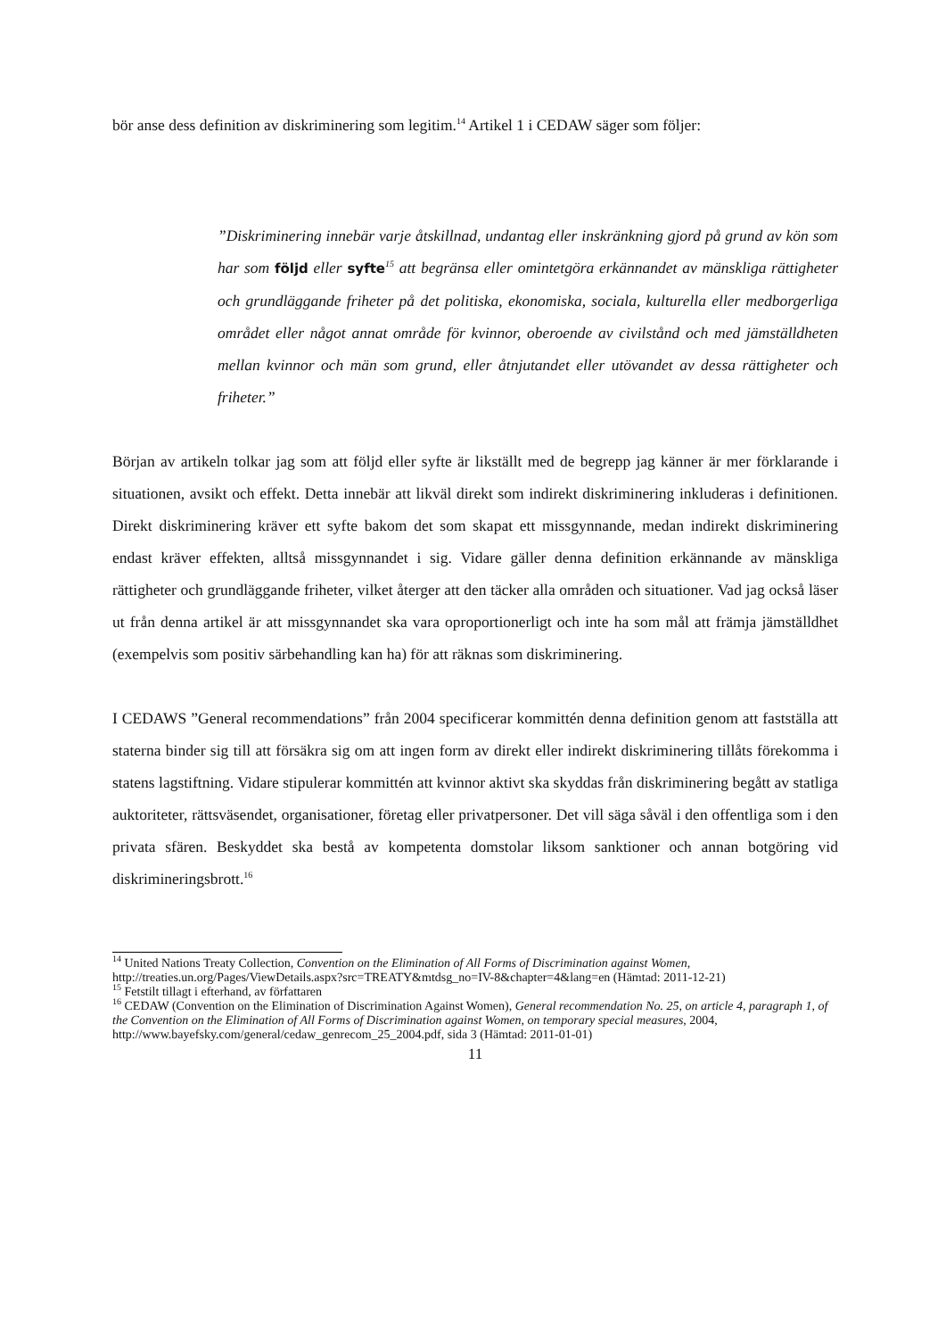bör anse dess definition av diskriminering som legitim.<sup>14</sup> Artikel 1 i CEDAW säger som följer:
”Diskriminering innebär varje åtskillnad, undantag eller inskränkning gjord på grund av kön som har som följd eller syfte<sup>15</sup> att begränsa eller omintetgöra erkännandet av mänskliga rättigheter och grundläggande friheter på det politiska, ekonomiska, sociala, kulturella eller medborgerliga området eller något annat område för kvinnor, oberoende av civilstånd och med jämställdheten mellan kvinnor och män som grund, eller åtnjutandet eller utövandet av dessa rättigheter och friheter.”
Början av artikeln tolkar jag som att följd eller syfte är likställt med de begrepp jag känner är mer förklarande i situationen, avsikt och effekt. Detta innebär att likväl direkt som indirekt diskriminering inkluderas i definitionen. Direkt diskriminering kräver ett syfte bakom det som skapat ett missgynnande, medan indirekt diskriminering endast kräver effekten, alltså missgynnandet i sig. Vidare gäller denna definition erkännande av mänskliga rättigheter och grundläggande friheter, vilket återger att den täcker alla områden och situationer. Vad jag också läser ut från denna artikel är att missgynnandet ska vara oproportionerligt och inte ha som mål att främja jämställdhet (exempelvis som positiv särbehandling kan ha) för att räknas som diskriminering.
I CEDAWS ”General recommendations” från 2004 specificerar kommittén denna definition genom att fastställa att staterna binder sig till att försäkra sig om att ingen form av direkt eller indirekt diskriminering tillåts förekomma i statens lagstiftning. Vidare stipulerar kommittén att kvinnor aktivt ska skyddas från diskriminering begått av statliga auktoriteter, rättsväsendet, organisationer, företag eller privatpersoner. Det vill säga såväl i den offentliga som i den privata sfären. Beskyddet ska bestå av kompetenta domstolar liksom sanktioner och annan botgöring vid diskrimineringsbrott.<sup>16</sup>
<sup>14</sup> United Nations Treaty Collection, Convention on the Elimination of All Forms of Discrimination against Women, http://treaties.un.org/Pages/ViewDetails.aspx?src=TREATY&mtdsg_no=IV-8&chapter=4&lang=en (Hämtad: 2011-12-21)
<sup>15</sup> Fetstilt tillagt i efterhand, av författaren
<sup>16</sup> CEDAW (Convention on the Elimination of Discrimination Against Women), General recommendation No. 25, on article 4, paragraph 1, of the Convention on the Elimination of All Forms of Discrimination against Women, on temporary special measures, 2004,
http://www.bayefsky.com/general/cedaw_genrecom_25_2004.pdf, sida 3 (Hämtad: 2011-01-01)
11